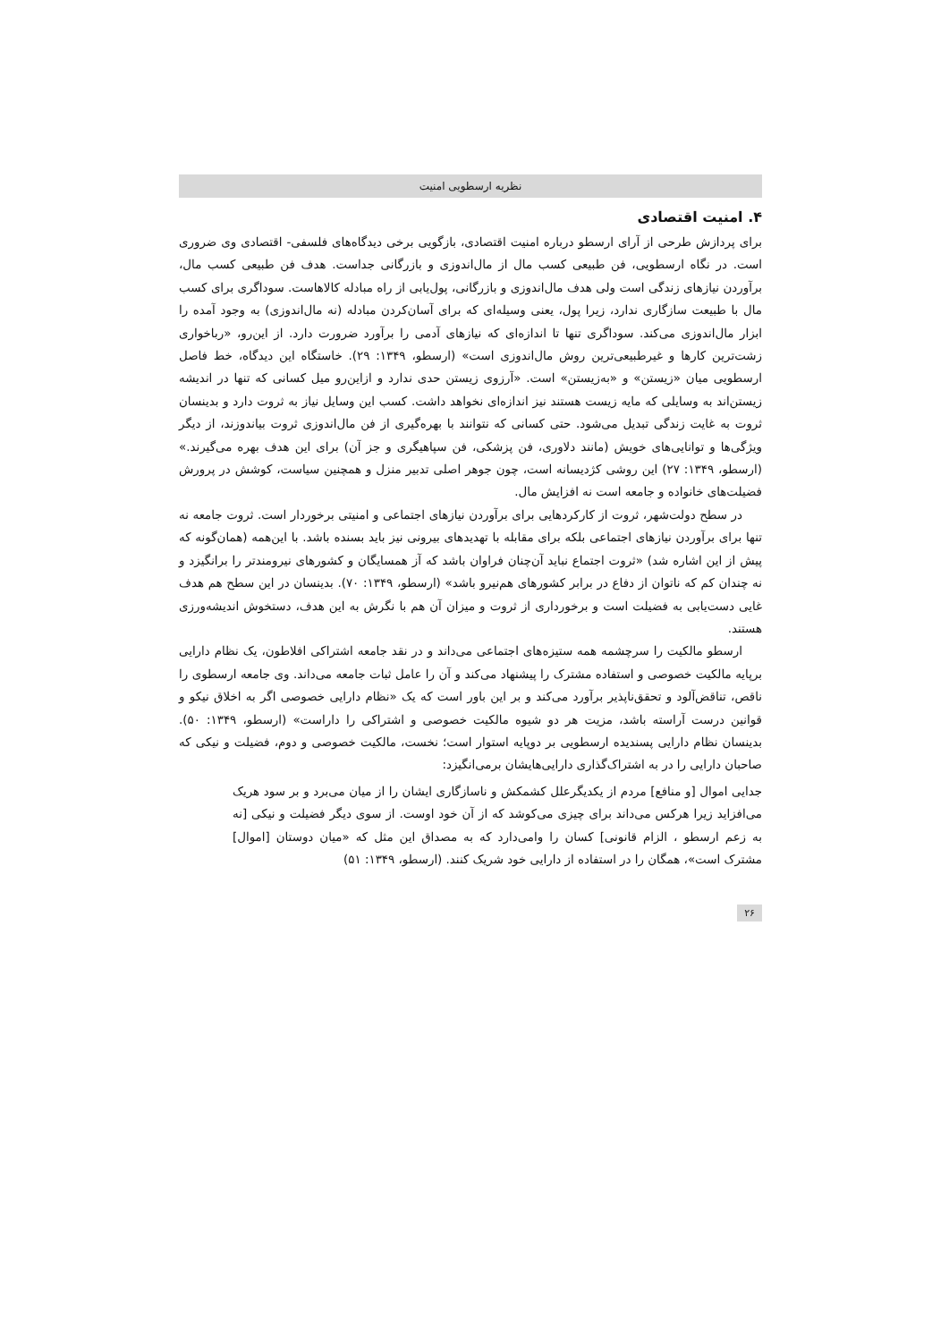نظریه ارسطویی امنیت
۴. امنیت اقتصادی
برای پردازش طرحی از آرای ارسطو درباره امنیت اقتصادی، بازگویی برخی دیدگاه‌های فلسفی- اقتصادی وی ضروری است. در نگاه ارسطویی، فن طبیعی کسب مال از مال‌اندوزی و بازرگانی جداست. هدف فن طبیعی کسب مال، برآوردن نیازهای زندگی است ولی هدف مال‌اندوزی و بازرگانی، پول‌یابی از راه مبادله کالاهاست. سوداگری برای کسب مال با طبیعت سازگاری ندارد، زیرا پول، یعنی وسیله‌ای که برای آسان‌کردن مبادله (نه مال‌اندوزی) به وجود آمده را ابزار مال‌اندوزی می‌کند. سوداگری تنها تا اندازه‌ای که نیازهای آدمی را برآورد ضرورت دارد. از این‌رو، «رباخواری زشت‌ترین کارها و غیرطبیعی‌ترین روش مال‌اندوزی است» (ارسطو، ۱۳۴۹: ۲۹). خاستگاه این دیدگاه، خط فاصل ارسطویی میان «زیستن» و «به‌زیستن» است. «آرزوی زیستن حدی ندارد و ازاین‌رو میل کسانی که تنها در اندیشه زیستن‌اند به وسایلی که مایه زیست هستند نیز اندازه‌ای نخواهد داشت. کسب این وسایل نیاز به ثروت دارد و بدینسان ثروت به غایت زندگی تبدیل می‌شود. حتی کسانی که نتوانند با بهره‌گیری از فن مال‌اندوزی ثروت بیاندوزند، از دیگر ویژگی‌ها و توانایی‌های خویش (مانند دلاوری، فن پزشکی، فن سپاهیگری و جز آن) برای این هدف بهره می‌گیرند.» (ارسطو، ۱۳۴۹: ۲۷) این روشی کژدیسانه است، چون جوهر اصلی تدبیر منزل و همچنین سیاست، کوشش در پرورش فضیلت‌های خانواده و جامعه است نه افزایش مال.
در سطح دولت‌شهر، ثروت از کارکردهایی برای برآوردن نیازهای اجتماعی و امنیتی برخوردار است. ثروت جامعه نه تنها برای برآوردن نیازهای اجتماعی بلکه برای مقابله با تهدیدهای بیرونی نیز باید بسنده باشد. با این‌همه (همان‌گونه که پیش از این اشاره شد) «ثروت اجتماع نباید آن‌چنان فراوان باشد که آز همسایگان و کشورهای نیرومندتر را برانگیزد و نه چندان کم که ناتوان از دفاع در برابر کشورهای هم‌نیرو باشد» (ارسطو، ۱۳۴۹: ۷۰). بدینسان در این سطح هم هدف غایی دست‌یابی به فضیلت است و برخورداری از ثروت و میزان آن هم با نگرش به این هدف، دستخوش اندیشه‌ورزی هستند.
ارسطو مالکیت را سرچشمه همه ستیزه‌های اجتماعی می‌داند و در نقد جامعه اشتراکی افلاطون، یک نظام دارایی برپایه مالکیت خصوصی و استفاده مشترک را پیشنهاد می‌کند و آن را عامل ثبات جامعه می‌داند. وی جامعه ارسطوی را ناقص، تناقض‌آلود و تحقق‌ناپذیر برآورد می‌کند و بر این باور است که یک «نظام دارایی خصوصی اگر به اخلاق نیکو و قوانین درست آراسته باشد، مزیت هر دو شیوه مالکیت خصوصی و اشتراکی را داراست» (ارسطو، ۱۳۴۹: ۵۰). بدینسان نظام دارایی پسندیده ارسطویی بر دوپایه استوار است؛ نخست، مالکیت خصوصی و دوم، فضیلت و نیکی که صاحبان دارایی را در به اشتراک‌گذاری دارایی‌هایشان برمی‌انگیزد:
جدایی اموال [و منافع] مردم از یکدیگرعلل کشمکش و ناسازگاری ایشان را از میان می‌برد و بر سود هریک می‌افزاید زیرا هرکس می‌داند برای چیزی می‌کوشد که از آن خود اوست. از سوی دیگر فضیلت و نیکی [نه به زعم ارسطو ، الزام قانونی] کسان را وامی‌دارد که به مصداق این مثل که «میان دوستان [اموال] مشترک است»، همگان را در استفاده از دارایی خود شریک کنند. (ارسطو، ۱۳۴۹: ۵۱)
۲۶